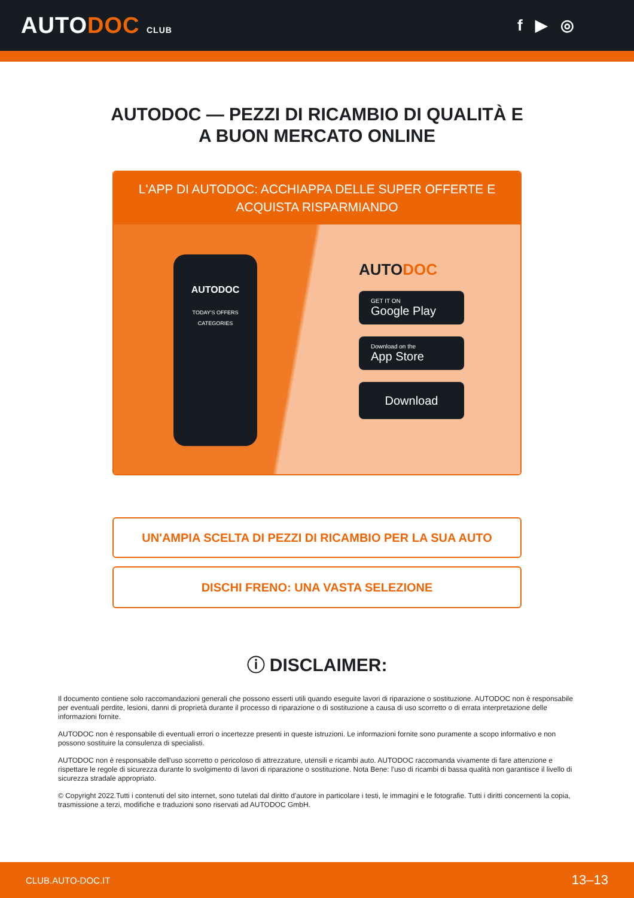AUTODOC CLUB
f ▶ ◎
AUTODOC — PEZZI DI RICAMBIO DI QUALITÀ E A BUON MERCATO ONLINE
L'APP DI AUTODOC: ACCHIAPPA DELLE SUPER OFFERTE E ACQUISTA RISPARMIANDO
AUTODOC
TODAY'S OFFERS
CATEGORIES
AUTODOC
GET IT ON
Google Play
Download on the
App Store
Download
UN'AMPIA SCELTA DI PEZZI DI RICAMBIO PER LA SUA AUTO
DISCHI FRENO: UNA VASTA SELEZIONE
ⓘ DISCLAIMER:
Il documento contiene solo raccomandazioni generali che possono esserti utili quando eseguite lavori di riparazione o sostituzione. AUTODOC non è responsabile per eventuali perdite, lesioni, danni di proprietà durante il processo di riparazione o di sostituzione a causa di uso scorretto o di errata interpretazione delle informazioni fornite.
AUTODOC non è responsabile di eventuali errori o incertezze presenti in queste istruzioni. Le informazioni fornite sono puramente a scopo informativo e non possono sostituire la consulenza di specialisti.
AUTODOC non è responsabile dell'uso scorretto o pericoloso di attrezzature, utensili e ricambi auto. AUTODOC raccomanda vivamente di fare attenzione e rispettare le regole di sicurezza durante lo svolgimento di lavori di riparazione o sostituzione. Nota Bene: l'uso di ricambi di bassa qualità non garantisce il livello di sicurezza stradale appropriato.
© Copyright 2022.Tutti i contenuti del sito internet, sono tutelati dal diritto d'autore in particolare i testi, le immagini e le fotografie. Tutti i diritti concernenti la copia, trasmissione a terzi, modifiche e traduzioni sono riservati ad AUTODOC GmbH.
CLUB.AUTO-DOC.IT 13–13